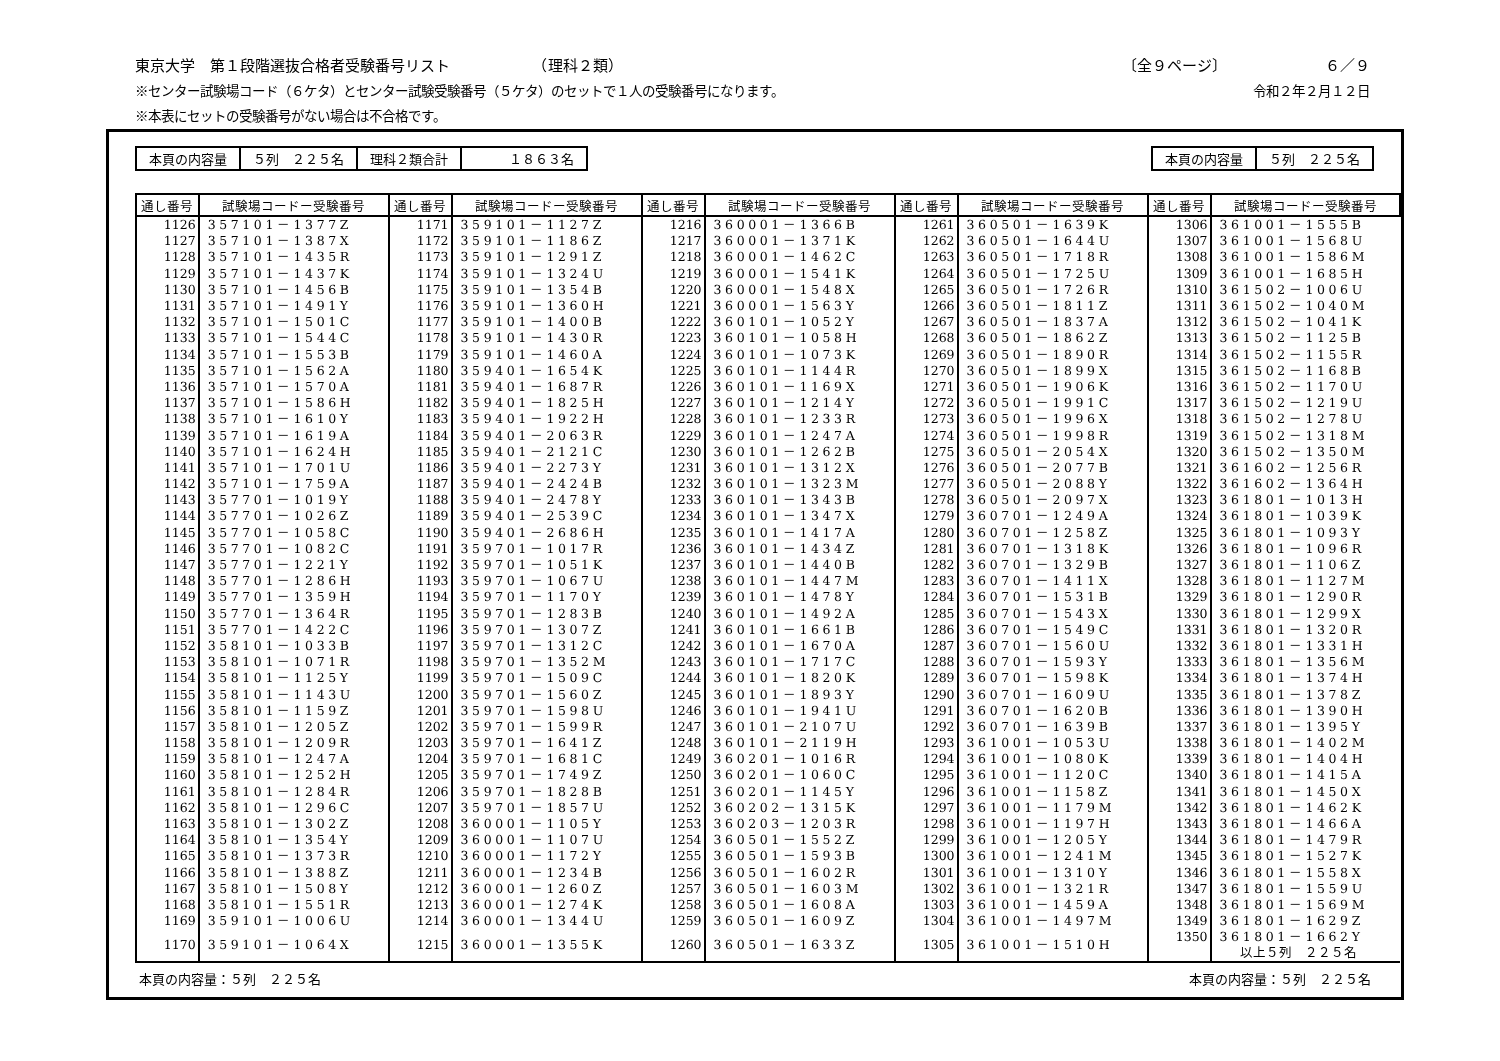東京大学　第１段階選抜合格者受験番号リスト　　　　　　（理科２類） 〔全９ページ〕　　　　　　　６／９
※センター試験場コード（６ケタ）とセンター試験受験番号（５ケタ）のセットで１人の受験番号になります。 令和２年２月１２日
※本表にセットの受験番号がない場合は不合格です。
| 本頁の内容量 | ５列 ２２５名 | 理科２類合計 | １８６３名 |
| 本頁の内容量 | ５列 ２２５名 |
| 通し番号 | 試験場コードー受験番号 | 通し番号 | 試験場コードー受験番号 | 通し番号 | 試験場コードー受験番号 | 通し番号 | 試験場コードー受験番号 | 通し番号 | 試験場コードー受験番号 |
| --- | --- | --- | --- | --- | --- | --- | --- | --- | --- |
| 1126 | 357101－1377Z | 1171 | 359101－1127Z | 1216 | 360001－1366B | 1261 | 360501－1639K | 1306 | 361001－1555B |
| 1127 | 357101－1387X | 1172 | 359101－1186Z | 1217 | 360001－1371K | 1262 | 360501－1644U | 1307 | 361001－1568U |
| 1128 | 357101－1435R | 1173 | 359101－1291Z | 1218 | 360001－1462C | 1263 | 360501－1718R | 1308 | 361001－1586M |
| 1129 | 357101－1437K | 1174 | 359101－1324U | 1219 | 360001－1541K | 1264 | 360501－1725U | 1309 | 361001－1685H |
| 1130 | 357101－1456B | 1175 | 359101－1354B | 1220 | 360001－1548X | 1265 | 360501－1726R | 1310 | 361502－1006U |
| 1131 | 357101－1491Y | 1176 | 359101－1360H | 1221 | 360001－1563Y | 1266 | 360501－1811Z | 1311 | 361502－1040M |
| 1132 | 357101－1501C | 1177 | 359101－1400B | 1222 | 360101－1052Y | 1267 | 360501－1837A | 1312 | 361502－1041K |
| 1133 | 357101－1544C | 1178 | 359101－1430R | 1223 | 360101－1058H | 1268 | 360501－1862Z | 1313 | 361502－1125B |
| 1134 | 357101－1553B | 1179 | 359101－1460A | 1224 | 360101－1073K | 1269 | 360501－1890R | 1314 | 361502－1155R |
| 1135 | 357101－1562A | 1180 | 359401－1654K | 1225 | 360101－1144R | 1270 | 360501－1899X | 1315 | 361502－1168B |
| 1136 | 357101－1570A | 1181 | 359401－1687R | 1226 | 360101－1169X | 1271 | 360501－1906K | 1316 | 361502－1170U |
| 1137 | 357101－1586H | 1182 | 359401－1825H | 1227 | 360101－1214Y | 1272 | 360501－1991C | 1317 | 361502－1219U |
| 1138 | 357101－1610Y | 1183 | 359401－1922H | 1228 | 360101－1233R | 1273 | 360501－1996X | 1318 | 361502－1278U |
| 1139 | 357101－1619A | 1184 | 359401－2063R | 1229 | 360101－1247A | 1274 | 360501－1998R | 1319 | 361502－1318M |
| 1140 | 357101－1624H | 1185 | 359401－2121C | 1230 | 360101－1262B | 1275 | 360501－2054X | 1320 | 361502－1350M |
| 1141 | 357101－1701U | 1186 | 359401－2273Y | 1231 | 360101－1312X | 1276 | 360501－2077B | 1321 | 361602－1256R |
| 1142 | 357101－1759A | 1187 | 359401－2424B | 1232 | 360101－1323M | 1277 | 360501－2088Y | 1322 | 361602－1364H |
| 1143 | 357701－1019Y | 1188 | 359401－2478Y | 1233 | 360101－1343B | 1278 | 360501－2097X | 1323 | 361801－1013H |
| 1144 | 357701－1026Z | 1189 | 359401－2539C | 1234 | 360101－1347X | 1279 | 360701－1249A | 1324 | 361801－1039K |
| 1145 | 357701－1058C | 1190 | 359401－2686H | 1235 | 360101－1417A | 1280 | 360701－1258Z | 1325 | 361801－1093Y |
| 1146 | 357701－1082C | 1191 | 359701－1017R | 1236 | 360101－1434Z | 1281 | 360701－1318K | 1326 | 361801－1096R |
| 1147 | 357701－1221Y | 1192 | 359701－1051K | 1237 | 360101－1440B | 1282 | 360701－1329B | 1327 | 361801－1106Z |
| 1148 | 357701－1286H | 1193 | 359701－1067U | 1238 | 360101－1447M | 1283 | 360701－1411X | 1328 | 361801－1127M |
| 1149 | 357701－1359H | 1194 | 359701－1170Y | 1239 | 360101－1478Y | 1284 | 360701－1531B | 1329 | 361801－1290R |
| 1150 | 357701－1364R | 1195 | 359701－1283B | 1240 | 360101－1492A | 1285 | 360701－1543X | 1330 | 361801－1299X |
| 1151 | 357701－1422C | 1196 | 359701－1307Z | 1241 | 360101－1661B | 1286 | 360701－1549C | 1331 | 361801－1320R |
| 1152 | 358101－1033B | 1197 | 359701－1312C | 1242 | 360101－1670A | 1287 | 360701－1560U | 1332 | 361801－1331H |
| 1153 | 358101－1071R | 1198 | 359701－1352M | 1243 | 360101－1717C | 1288 | 360701－1593Y | 1333 | 361801－1356M |
| 1154 | 358101－1125Y | 1199 | 359701－1509C | 1244 | 360101－1820K | 1289 | 360701－1598K | 1334 | 361801－1374H |
| 1155 | 358101－1143U | 1200 | 359701－1560Z | 1245 | 360101－1893Y | 1290 | 360701－1609U | 1335 | 361801－1378Z |
| 1156 | 358101－1159Z | 1201 | 359701－1598U | 1246 | 360101－1941U | 1291 | 360701－1620B | 1336 | 361801－1390H |
| 1157 | 358101－1205Z | 1202 | 359701－1599R | 1247 | 360101－2107U | 1292 | 360701－1639B | 1337 | 361801－1395Y |
| 1158 | 358101－1209R | 1203 | 359701－1641Z | 1248 | 360101－2119H | 1293 | 361001－1053U | 1338 | 361801－1402M |
| 1159 | 358101－1247A | 1204 | 359701－1681C | 1249 | 360201－1016R | 1294 | 361001－1080K | 1339 | 361801－1404H |
| 1160 | 358101－1252H | 1205 | 359701－1749Z | 1250 | 360201－1060C | 1295 | 361001－1120C | 1340 | 361801－1415A |
| 1161 | 358101－1284R | 1206 | 359701－1828B | 1251 | 360201－1145Y | 1296 | 361001－1158Z | 1341 | 361801－1450X |
| 1162 | 358101－1296C | 1207 | 359701－1857U | 1252 | 360202－1315K | 1297 | 361001－1179M | 1342 | 361801－1462K |
| 1163 | 358101－1302Z | 1208 | 360001－1105Y | 1253 | 360203－1203R | 1298 | 361001－1197H | 1343 | 361801－1466A |
| 1164 | 358101－1354Y | 1209 | 360001－1107U | 1254 | 360501－1552Z | 1299 | 361001－1205Y | 1344 | 361801－1479R |
| 1165 | 358101－1373R | 1210 | 360001－1172Y | 1255 | 360501－1593B | 1300 | 361001－1241M | 1345 | 361801－1527K |
| 1166 | 358101－1388Z | 1211 | 360001－1234B | 1256 | 360501－1602R | 1301 | 361001－1310Y | 1346 | 361801－1558X |
| 1167 | 358101－1508Y | 1212 | 360001－1260Z | 1257 | 360501－1603M | 1302 | 361001－1321R | 1347 | 361801－1559U |
| 1168 | 358101－1551R | 1213 | 360001－1274K | 1258 | 360501－1608A | 1303 | 361001－1459A | 1348 | 361801－1569M |
| 1169 | 359101－1006U | 1214 | 360001－1344U | 1259 | 360501－1609Z | 1304 | 361001－1497M | 1349 | 361801－1629Z |
| 1170 | 359101－1064X | 1215 | 360001－1355K | 1260 | 360501－1633Z | 1305 | 361001－1510H | 1350 | 361801－1662Y 以上５列 ２２５名 |
本頁の内容量：５列　２２５名 本頁の内容量：５列　２２５名